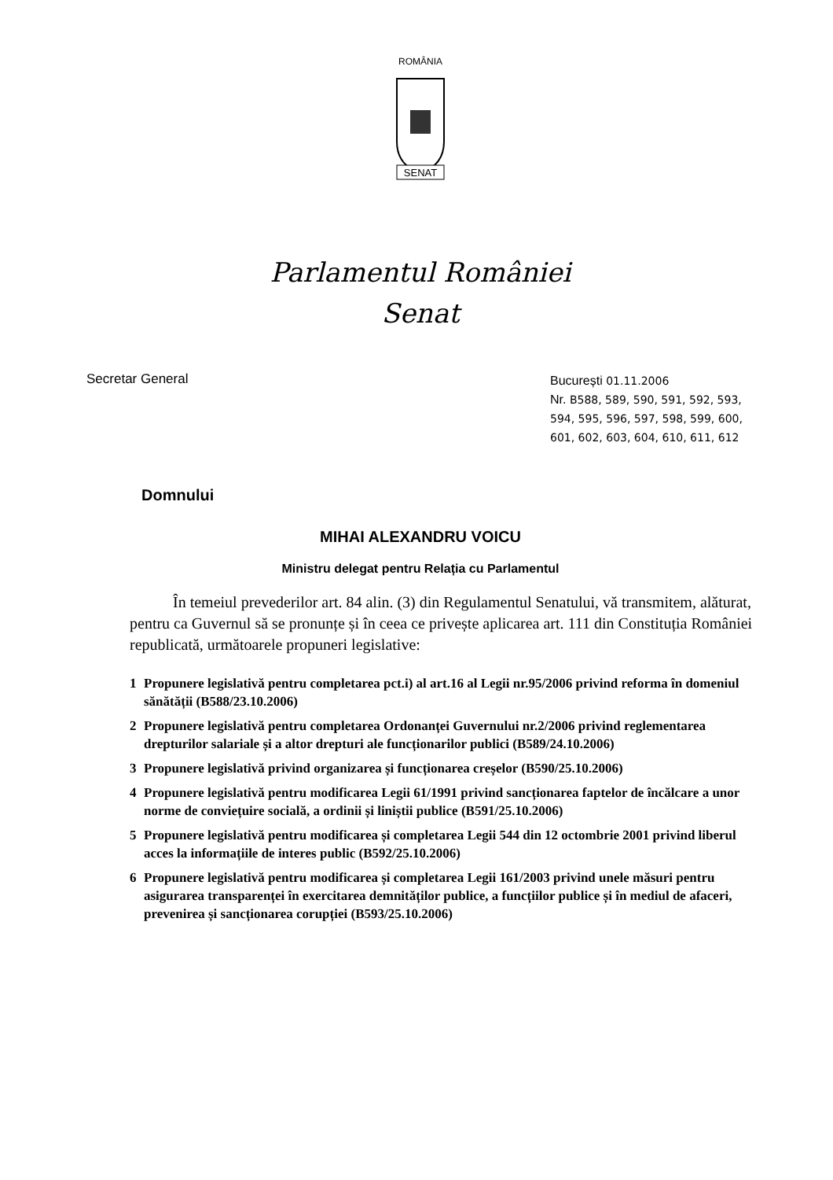ROMÂNIA
SENAT
Parlamentul României
Senat
Secretar General
București 01.11.2006
Nr. B588, 589, 590, 591, 592, 593, 594, 595, 596, 597, 598, 599, 600, 601, 602, 603, 604, 610, 611, 612
Domnului
MIHAI ALEXANDRU VOICU
Ministru delegat pentru Relația cu Parlamentul
În temeiul prevederilor art. 84 alin. (3) din Regulamentul Senatului, vă transmitem, alăturat, pentru ca Guvernul să se pronunțe și în ceea ce privește aplicarea art. 111 din Constituția României republicată, următoarele propuneri legislative:
1 Propunere legislativă pentru completarea pct.i) al art.16 al Legii nr.95/2006 privind reforma în domeniul sănătății (B588/23.10.2006)
2 Propunere legislativă pentru completarea Ordonanței Guvernului nr.2/2006 privind reglementarea drepturilor salariale și a altor drepturi ale funcționarilor publici (B589/24.10.2006)
3 Propunere legislativă privind organizarea și funcționarea creșelor (B590/25.10.2006)
4 Propunere legislativă pentru modificarea Legii 61/1991 privind sancționarea faptelor de încălcare a unor norme de conviețuire socială, a ordinii și liniștii publice (B591/25.10.2006)
5 Propunere legislativă pentru modificarea și completarea Legii 544 din 12 octombrie 2001 privind liberul acces la informațiile de interes public (B592/25.10.2006)
6 Propunere legislativă pentru modificarea și completarea Legii 161/2003 privind unele măsuri pentru asigurarea transparenței în exercitarea demnităților publice, a funcțiilor publice și în mediul de afaceri, prevenirea și sancționarea corupției (B593/25.10.2006)